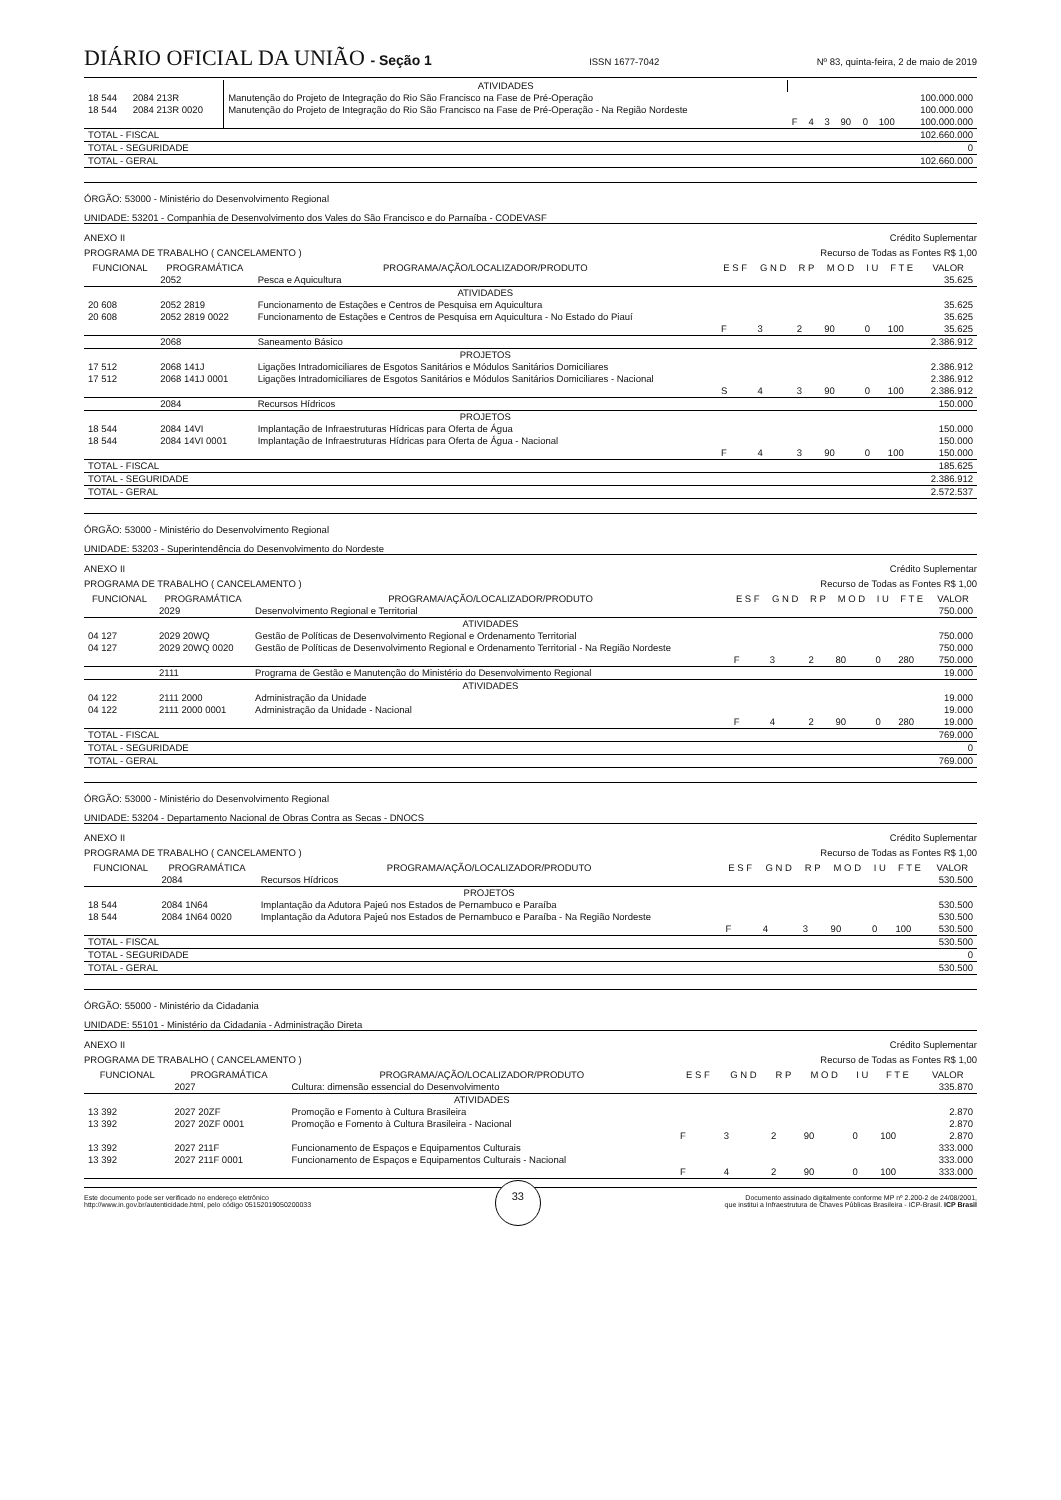DIÁRIO OFICIAL DA UNIÃO - Seção 1 ISSN 1677-7042 Nº 83, quinta-feira, 2 de maio de 2019
| | | ATIVIDADES | | | | | | | |
| 18 544 | 2084 213R | Manutenção do Projeto de Integração do Rio São Francisco na Fase de Pré-Operação | | | | | | | 100.000.000 |
| 18 544 | 2084 213R 0020 | Manutenção do Projeto de Integração do Rio São Francisco na Fase de Pré-Operação - Na Região Nordeste | | | | | | | 100.000.000 |
| | | | F | 4 | 3 | 90 | 0 | 100 | 100.000.000 |
| TOTAL - FISCAL | | | | | | | | | 102.660.000 |
| TOTAL - SEGURIDADE | | | | | | | | | 0 |
| TOTAL - GERAL | | | | | | | | | 102.660.000 |
ÓRGÃO: 53000 - Ministério do Desenvolvimento Regional
UNIDADE: 53201 - Companhia de Desenvolvimento dos Vales do São Francisco e do Parnaíba - CODEVASF
ANEXO II Crédito Suplementar
PROGRAMA DE TRABALHO ( CANCELAMENTO ) Recurso de Todas as Fontes R$ 1,00
| FUNCIONAL | PROGRAMÁTICA | PROGRAMA/AÇÃO/LOCALIZADOR/PRODUTO | E S F | G N D | R P | M O D | I U | F T E | VALOR |
| --- | --- | --- | --- | --- | --- | --- | --- | --- | --- |
| | 2052 | Pesca e Aquicultura | | | | | | | 35.625 |
| | | ATIVIDADES | | | | | | | |
| 20 608 | 2052 2819 | Funcionamento de Estações e Centros de Pesquisa em Aquicultura | | | | | | | 35.625 |
| 20 608 | 2052 2819 0022 | Funcionamento de Estações e Centros de Pesquisa em Aquicultura - No Estado do Piauí | | | | | | | 35.625 |
| | | | F | 3 | 2 | 90 | 0 | 100 | 35.625 |
| | 2068 | Saneamento Básico | | | | | | | 2.386.912 |
| | | PROJETOS | | | | | | | |
| 17 512 | 2068 141J | Ligações Intradomiciliares de Esgotos Sanitários e Módulos Sanitários Domiciliares | | | | | | | 2.386.912 |
| 17 512 | 2068 141J 0001 | Ligações Intradomiciliares de Esgotos Sanitários e Módulos Sanitários Domiciliares - Nacional | | | | | | | 2.386.912 |
| | | | S | 4 | 3 | 90 | 0 | 100 | 2.386.912 |
| | 2084 | Recursos Hídricos | | | | | | | 150.000 |
| | | PROJETOS | | | | | | | |
| 18 544 | 2084 14VI | Implantação de Infraestruturas Hídricas para Oferta de Água | | | | | | | 150.000 |
| 18 544 | 2084 14VI 0001 | Implantação de Infraestruturas Hídricas para Oferta de Água - Nacional | | | | | | | 150.000 |
| | | | F | 4 | 3 | 90 | 0 | 100 | 150.000 |
| TOTAL - FISCAL | | | | | | | | | 185.625 |
| TOTAL - SEGURIDADE | | | | | | | | | 2.386.912 |
| TOTAL - GERAL | | | | | | | | | 2.572.537 |
ÓRGÃO: 53000 - Ministério do Desenvolvimento Regional
UNIDADE: 53203 - Superintendência do Desenvolvimento do Nordeste
ANEXO II Crédito Suplementar
PROGRAMA DE TRABALHO ( CANCELAMENTO ) Recurso de Todas as Fontes R$ 1,00
| FUNCIONAL | PROGRAMÁTICA | PROGRAMA/AÇÃO/LOCALIZADOR/PRODUTO | E S F | G N D | R P | M O D | I U | F T E | VALOR |
| --- | --- | --- | --- | --- | --- | --- | --- | --- | --- |
| | 2029 | Desenvolvimento Regional e Territorial | | | | | | | 750.000 |
| | | ATIVIDADES | | | | | | | |
| 04 127 | 2029 20WQ | Gestão de Políticas de Desenvolvimento Regional e Ordenamento Territorial | | | | | | | 750.000 |
| 04 127 | 2029 20WQ 0020 | Gestão de Políticas de Desenvolvimento Regional e Ordenamento Territorial - Na Região Nordeste | | | | | | | 750.000 |
| | | | F | 3 | 2 | 80 | 0 | 280 | 750.000 |
| | 2111 | Programa de Gestão e Manutenção do Ministério do Desenvolvimento Regional | | | | | | | 19.000 |
| | | ATIVIDADES | | | | | | | |
| 04 122 | 2111 2000 | Administração da Unidade | | | | | | | 19.000 |
| 04 122 | 2111 2000 0001 | Administração da Unidade - Nacional | | | | | | | 19.000 |
| | | | F | 4 | 2 | 90 | 0 | 280 | 19.000 |
| TOTAL - FISCAL | | | | | | | | | 769.000 |
| TOTAL - SEGURIDADE | | | | | | | | | 0 |
| TOTAL - GERAL | | | | | | | | | 769.000 |
ÓRGÃO: 53000 - Ministério do Desenvolvimento Regional
UNIDADE: 53204 - Departamento Nacional de Obras Contra as Secas - DNOCS
ANEXO II Crédito Suplementar
PROGRAMA DE TRABALHO ( CANCELAMENTO ) Recurso de Todas as Fontes R$ 1,00
| FUNCIONAL | PROGRAMÁTICA | PROGRAMA/AÇÃO/LOCALIZADOR/PRODUTO | E S F | G N D | R P | M O D | I U | F T E | VALOR |
| --- | --- | --- | --- | --- | --- | --- | --- | --- | --- |
| | 2084 | Recursos Hídricos | | | | | | | 530.500 |
| | | PROJETOS | | | | | | | |
| 18 544 | 2084 1N64 | Implantação da Adutora Pajeú nos Estados de Pernambuco e Paraíba | | | | | | | 530.500 |
| 18 544 | 2084 1N64 0020 | Implantação da Adutora Pajeú nos Estados de Pernambuco e Paraíba - Na Região Nordeste | | | | | | | 530.500 |
| | | | F | 4 | 3 | 90 | 0 | 100 | 530.500 |
| TOTAL - FISCAL | | | | | | | | | 530.500 |
| TOTAL - SEGURIDADE | | | | | | | | | 0 |
| TOTAL - GERAL | | | | | | | | | 530.500 |
ÓRGÃO: 55000 - Ministério da Cidadania
UNIDADE: 55101 - Ministério da Cidadania - Administração Direta
ANEXO II Crédito Suplementar
PROGRAMA DE TRABALHO ( CANCELAMENTO ) Recurso de Todas as Fontes R$ 1,00
| FUNCIONAL | PROGRAMÁTICA | PROGRAMA/AÇÃO/LOCALIZADOR/PRODUTO | E S F | G N D | R P | M O D | I U | F T E | VALOR |
| --- | --- | --- | --- | --- | --- | --- | --- | --- | --- |
| | 2027 | Cultura: dimensão essencial do Desenvolvimento | | | | | | | 335.870 |
| | | ATIVIDADES | | | | | | | |
| 13 392 | 2027 20ZF | Promoção e Fomento à Cultura Brasileira | | | | | | | 2.870 |
| 13 392 | 2027 20ZF 0001 | Promoção e Fomento à Cultura Brasileira - Nacional | | | | | | | 2.870 |
| | | | F | 3 | 2 | 90 | 0 | 100 | 2.870 |
| 13 392 | 2027 211F | Funcionamento de Espaços e Equipamentos Culturais | | | | | | | 333.000 |
| 13 392 | 2027 211F 0001 | Funcionamento de Espaços e Equipamentos Culturais - Nacional | | | | | | | 333.000 |
| | | | F | 4 | 2 | 90 | 0 | 100 | 333.000 |
Este documento pode ser verificado no endereço eletrônico
http://www.in.gov.br/autenticidade.html, pelo código 05152019050200033
33
Documento assinado digitalmente conforme MP nº 2.200-2 de 24/08/2001,
que institui a Infraestrutura de Chaves Públicas Brasileira - ICP-Brasil. ICP Brasil